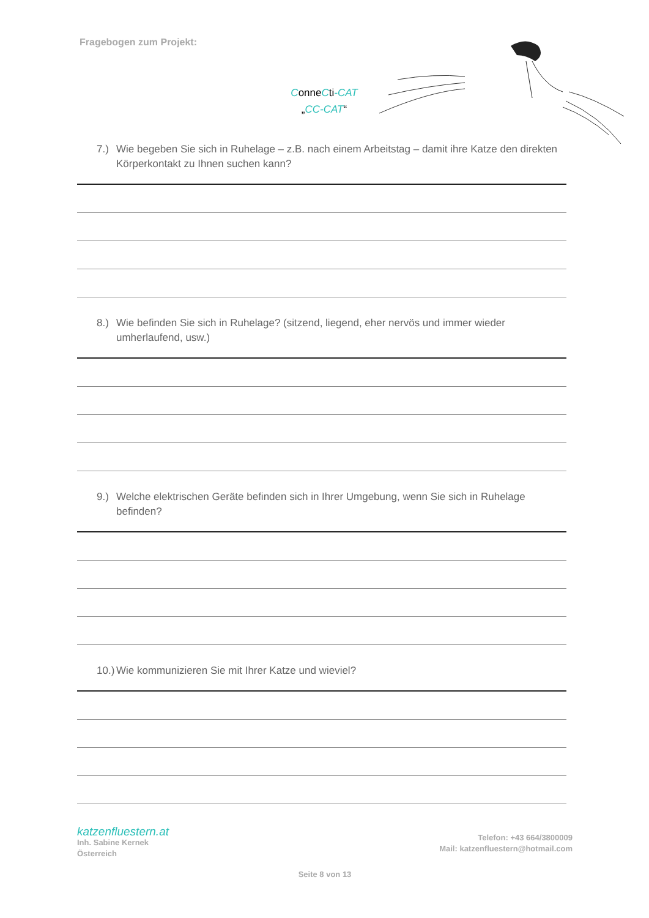Fragebogen zum Projekt:
ConneCti-CAT
„CC-CAT“
7.) Wie begeben Sie sich in Ruhelage – z.B. nach einem Arbeitstag – damit ihre Katze den direkten Körperkontakt zu Ihnen suchen kann?
8.) Wie befinden Sie sich in Ruhelage? (sitzend, liegend, eher nervös und immer wieder umherlaufend, usw.)
9.) Welche elektrischen Geräte befinden sich in Ihrer Umgebung, wenn Sie sich in Ruhelage befinden?
10.) Wie kommunizieren Sie mit Ihrer Katze und wieviel?
katzenfluestern.at
Inh. Sabine Kernek
Österreich
Telefon: +43 664/3800009
Mail: katzenfluestern@hotmail.com
Seite 8 von 13